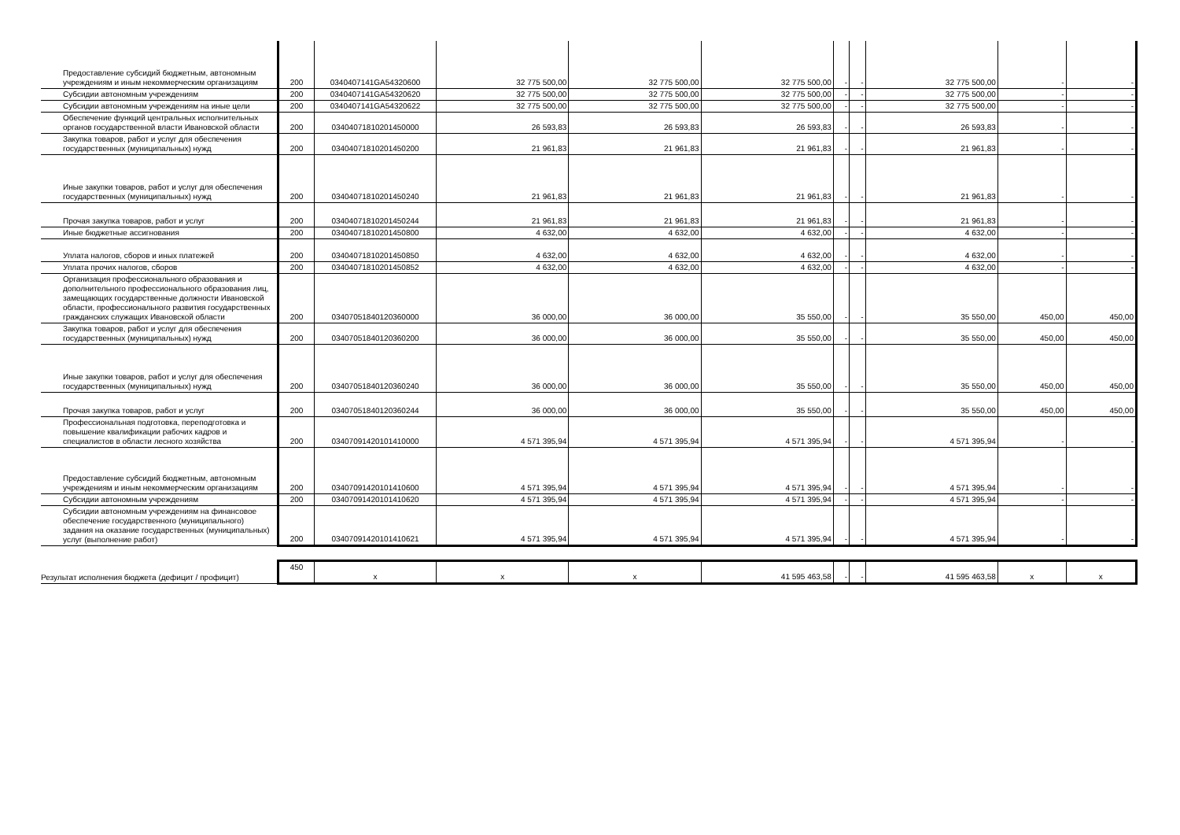| Предоставление субсидий бюджетным, автономным учреждениям и иным некоммерческим организациям | 200 | 0340407141GA54320600 | 32 775 500,00 | 32 775 500,00 | 32 775 500,00 | - | - | 32 775 500,00 | - | - |
| Субсидии автономным учреждениям | 200 | 0340407141GA54320620 | 32 775 500,00 | 32 775 500,00 | 32 775 500,00 | - | - | 32 775 500,00 | - | - |
| Субсидии автономным учреждениям на иные цели | 200 | 0340407141GA54320622 | 32 775 500,00 | 32 775 500,00 | 32 775 500,00 | - | - | 32 775 500,00 | - | - |
| Обеспечение функций центральных исполнительных органов государственной власти Ивановской области | 200 | 03404071810201450000 | 26 593,83 | 26 593,83 | 26 593,83 | - | - | 26 593,83 | - | - |
| Закупка товаров, работ и услуг для обеспечения государственных (муниципальных) нужд | 200 | 03404071810201450200 | 21 961,83 | 21 961,83 | 21 961,83 | - | - | 21 961,83 | - | - |
| Иные закупки товаров, работ и услуг для обеспечения государственных (муниципальных) нужд | 200 | 03404071810201450240 | 21 961,83 | 21 961,83 | 21 961,83 | - | - | 21 961,83 | - | - |
| Прочая закупка товаров, работ и услуг | 200 | 03404071810201450244 | 21 961,83 | 21 961,83 | 21 961,83 | - | - | 21 961,83 | - | - |
| Иные бюджетные ассигнования | 200 | 03404071810201450800 | 4 632,00 | 4 632,00 | 4 632,00 | - | - | 4 632,00 | - | - |
| Уплата налогов, сборов и иных платежей | 200 | 03404071810201450850 | 4 632,00 | 4 632,00 | 4 632,00 | - | - | 4 632,00 | - | - |
| Уплата прочих налогов, сборов | 200 | 03404071810201450852 | 4 632,00 | 4 632,00 | 4 632,00 | - | - | 4 632,00 | - | - |
| Организация профессионального образования и дополнительного профессионального образования лиц, замещающих государственные должности Ивановской области, профессионального развития государственных гражданских служащих Ивановской области | 200 | 03407051840120360000 | 36 000,00 | 36 000,00 | 35 550,00 | - | - | 35 550,00 | 450,00 | 450,00 |
| Закупка товаров, работ и услуг для обеспечения государственных (муниципальных) нужд | 200 | 03407051840120360200 | 36 000,00 | 36 000,00 | 35 550,00 | - | - | 35 550,00 | 450,00 | 450,00 |
| Иные закупки товаров, работ и услуг для обеспечения государственных (муниципальных) нужд | 200 | 03407051840120360240 | 36 000,00 | 36 000,00 | 35 550,00 | - | - | 35 550,00 | 450,00 | 450,00 |
| Прочая закупка товаров, работ и услуг | 200 | 03407051840120360244 | 36 000,00 | 36 000,00 | 35 550,00 | - | - | 35 550,00 | 450,00 | 450,00 |
| Профессиональная подготовка, переподготовка и повышение квалификации рабочих кадров и специалистов в области лесного хозяйства | 200 | 03407091420101410000 | 4 571 395,94 | 4 571 395,94 | 4 571 395,94 | - | - | 4 571 395,94 | - | - |
| Предоставление субсидий бюджетным, автономным учреждениям и иным некоммерческим организациям | 200 | 03407091420101410600 | 4 571 395,94 | 4 571 395,94 | 4 571 395,94 | - | - | 4 571 395,94 | - | - |
| Субсидии автономным учреждениям | 200 | 03407091420101410620 | 4 571 395,94 | 4 571 395,94 | 4 571 395,94 | - | - | 4 571 395,94 | - | - |
| Субсидии автономным учреждениям на финансовое обеспечение государственного (муниципального) задания на оказание государственных (муниципальных) услуг (выполнение работ) | 200 | 03407091420101410621 | 4 571 395,94 | 4 571 395,94 | 4 571 395,94 | - | - | 4 571 395,94 | - | - |
| Результат исполнения бюджета (дефицит / профицит) | 450 | x | x | x | 41 595 463,58 | - | - | 41 595 463,58 | x | x |